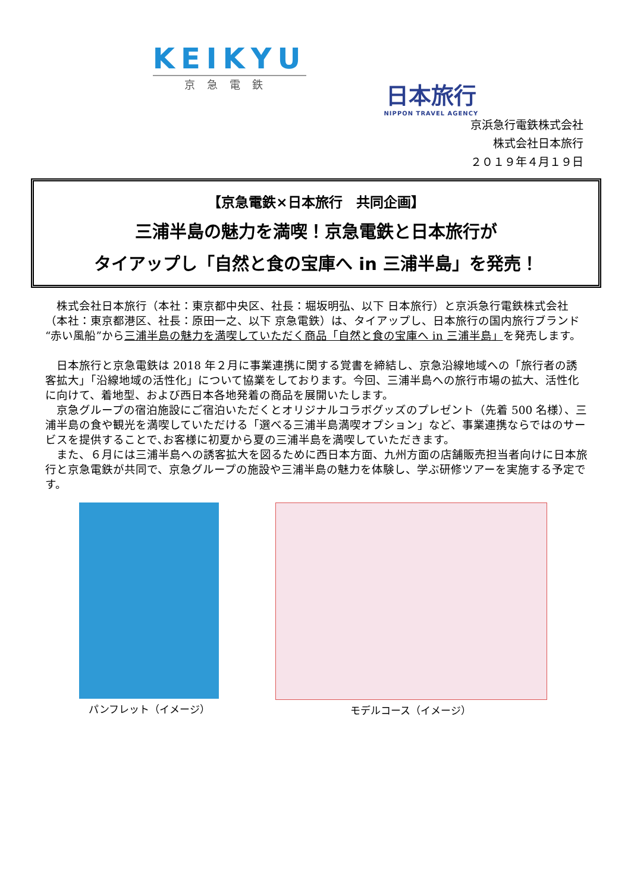KEIKYU
京急電鉄
日本旅行
NIPPON TRAVEL AGENCY
京浜急行電鉄株式会社
株式会社日本旅行
２０１９年４月１９日
【京急電鉄×日本旅行　共同企画】
三浦半島の魅力を満喫！京急電鉄と日本旅行が
タイアップし「自然と食の宝庫へ in 三浦半島」を発売！
　株式会社日本旅行（本社：東京都中央区、社長：堀坂明弘、以下 日本旅行）と京浜急行電鉄株式会社（本社：東京都港区、社長：原田一之、以下 京急電鉄）は、タイアップし、日本旅行の国内旅行ブランド“赤い風船”から三浦半島の魅力を満喫していただく商品「自然と食の宝庫へ in 三浦半島」を発売します。
　日本旅行と京急電鉄は 2018 年２月に事業連携に関する覚書を締結し、京急沿線地域への「旅行者の誘客拡大」「沿線地域の活性化」について協業をしております。今回、三浦半島への旅行市場の拡大、活性化に向けて、着地型、および西日本各地発着の商品を展開いたします。
　京急グループの宿泊施設にご宿泊いただくとオリジナルコラボグッズのプレゼント（先着 500 名様）、三浦半島の食や観光を満喫していただける「選べる三浦半島満喫オプション」など、事業連携ならではのサービスを提供することで､お客様に初夏から夏の三浦半島を満喫していただきます。
　また、６月には三浦半島への誘客拡大を図るために西日本方面、九州方面の店舗販売担当者向けに日本旅行と京急電鉄が共同で、京急グループの施設や三浦半島の魅力を体験し、学ぶ研修ツアーを実施する予定です。
パンフレット（イメージ） モデルコース（イメージ）